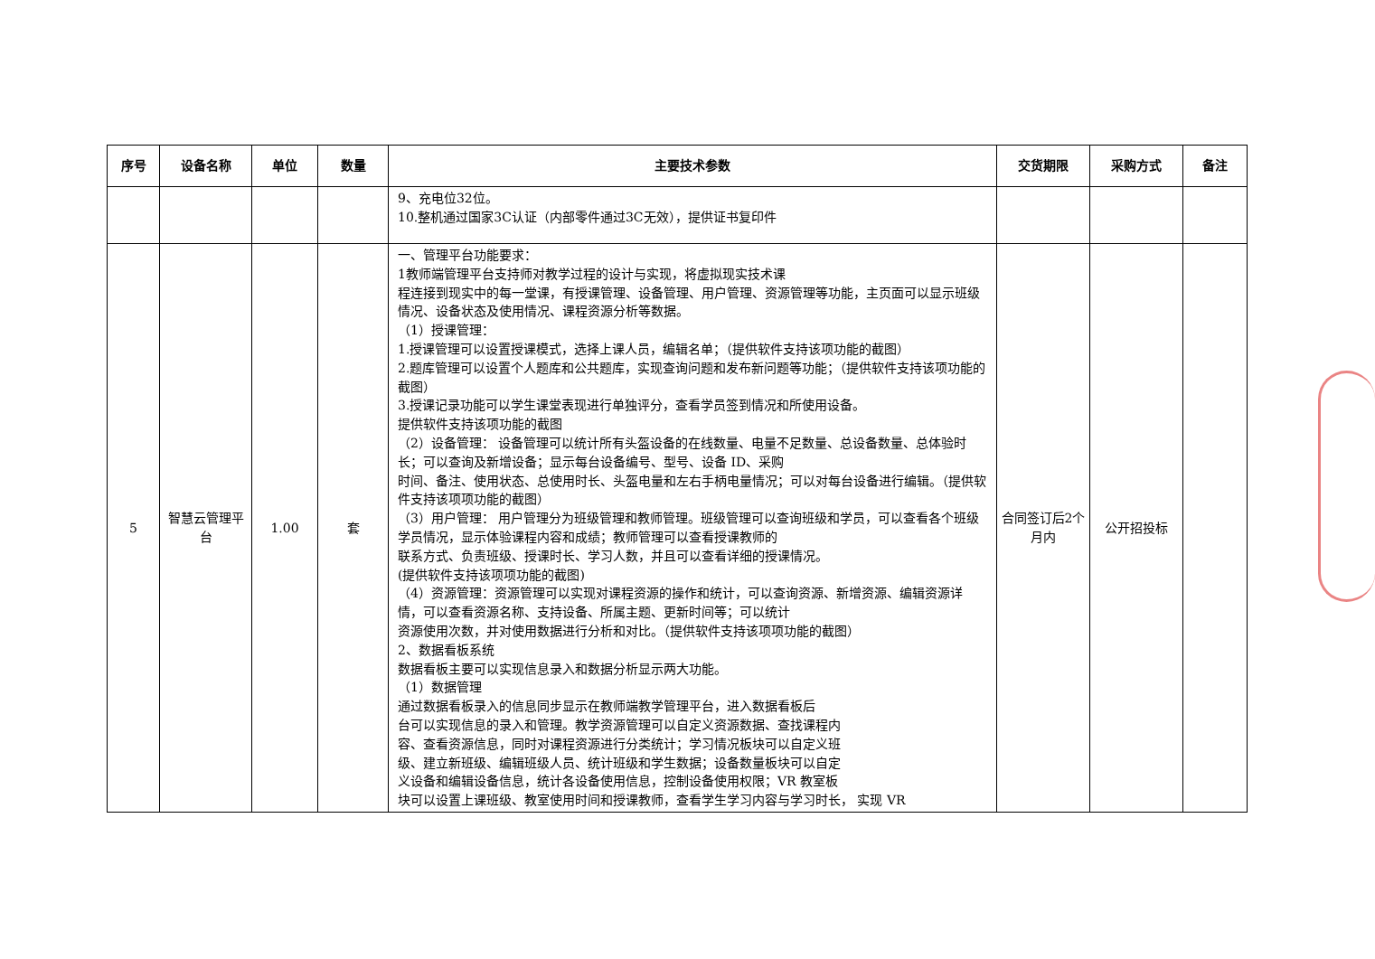| 序号 | 设备名称 | 单位 | 数量 | 主要技术参数 | 交货期限 | 采购方式 | 备注 |
| --- | --- | --- | --- | --- | --- | --- | --- |
| | | | | 9、充电位32位。 10.整机通过国家3C认证（内部零件通过3C无效），提供证书复印件 | | | |
| 5 | 智慧云管理平台 | 1.00 | 套 | 一、管理平台功能要求： 1教师端管理平台支持师对教学过程的设计与实现，将虚拟现实技术课 程连接到现实中的每一堂课，有授课管理、设备管理、用户管理、资源管理等功能，主页面可以显示班级情况、设备状态及使用情况、课程资源分析等数据。 （1）授课管理： 1.授课管理可以设置授课模式，选择上课人员，编辑名单；（提供软件支持该项功能的截图） 2.题库管理可以设置个人题库和公共题库，实现查询问题和发布新问题等功能；（提供软件支持该项功能的截图） 3.授课记录功能可以学生课堂表现进行单独评分，查看学员签到情况和所使用设备。 提供软件支持该项功能的截图 （2）设备管理： 设备管理可以统计所有头盔设备的在线数量、电量不足数量、总设备数量、总体验时长；可以查询及新增设备；显示每台设备编号、型号、设备 ID、采购 时间、备注、使用状态、总使用时长、头盔电量和左右手柄电量情况；可以对每台设备进行编辑。（提供软件支持该项项功能的截图） （3）用户管理： 用户管理分为班级管理和教师管理。班级管理可以查询班级和学员，可以查看各个班级学员情况，显示体验课程内容和成绩；教师管理可以查看授课教师的 联系方式、负责班级、授课时长、学习人数，并且可以查看详细的授课情况。 (提供软件支持该项项功能的截图) （4）资源管理：资源管理可以实现对课程资源的操作和统计，可以查询资源、新增资源、编辑资源详情，可以查看资源名称、支持设备、所属主题、更新时间等；可以统计 资源使用次数，并对使用数据进行分析和对比。（提供软件支持该项项功能的截图） 2、数据看板系统 数据看板主要可以实现信息录入和数据分析显示两大功能。 （1）数据管理 通过数据看板录入的信息同步显示在教师端教学管理平台，进入数据看板后 台可以实现信息的录入和管理。教学资源管理可以自定义资源数据、查找课程内 容、查看资源信息，同时对课程资源进行分类统计；学习情况板块可以自定义班 级、建立新班级、编辑班级人员、统计班级和学生数据；设备数量板块可以自定 义设备和编辑设备信息，统计各设备使用信息，控制设备使用权限；VR 教室板 块可以设置上课班级、教室使用时间和授课教师，查看学生学习内容与学习时长， 实现 VR | 合同签订后2个月内 | 公开招投标 | |